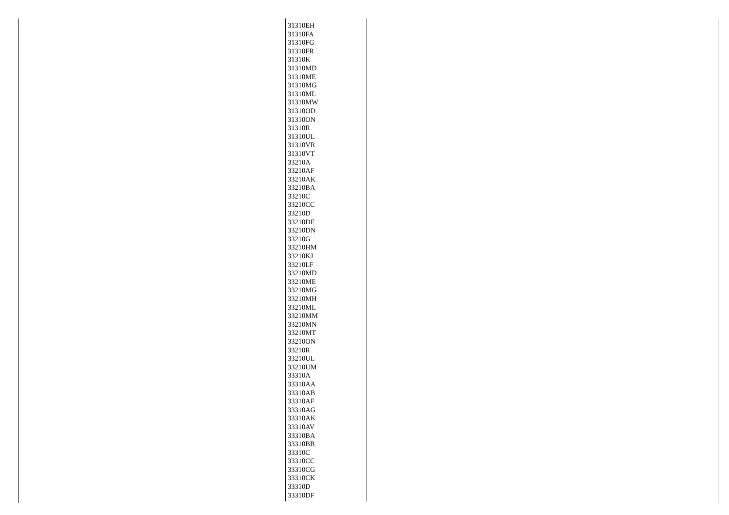| 31310EH 31310FA 31310FG 31310FR 31310K 31310MD 31310ME 31310MG 31310ML 31310MW 31310OD 31310ON 31310R 31310UL 31310VR 31310VT 33210A 33210AF 33210AK 33210BA 33210C 33210CC 33210D 33210DF 33210DN 33210G 33210HM 33210KJ 33210LF 33210MD 33210ME 33210MG 33210MH 33210ML 33210MM 33210MN 33210MT 33210ON 33210R 33210UL 33210UM 33310A 33310AA 33310AB 33310AF 33310AG 33310AK 33310AV 33310BA 33310BB 33310C 33310CC 33310CG 33310CK 33310D 33310DF |